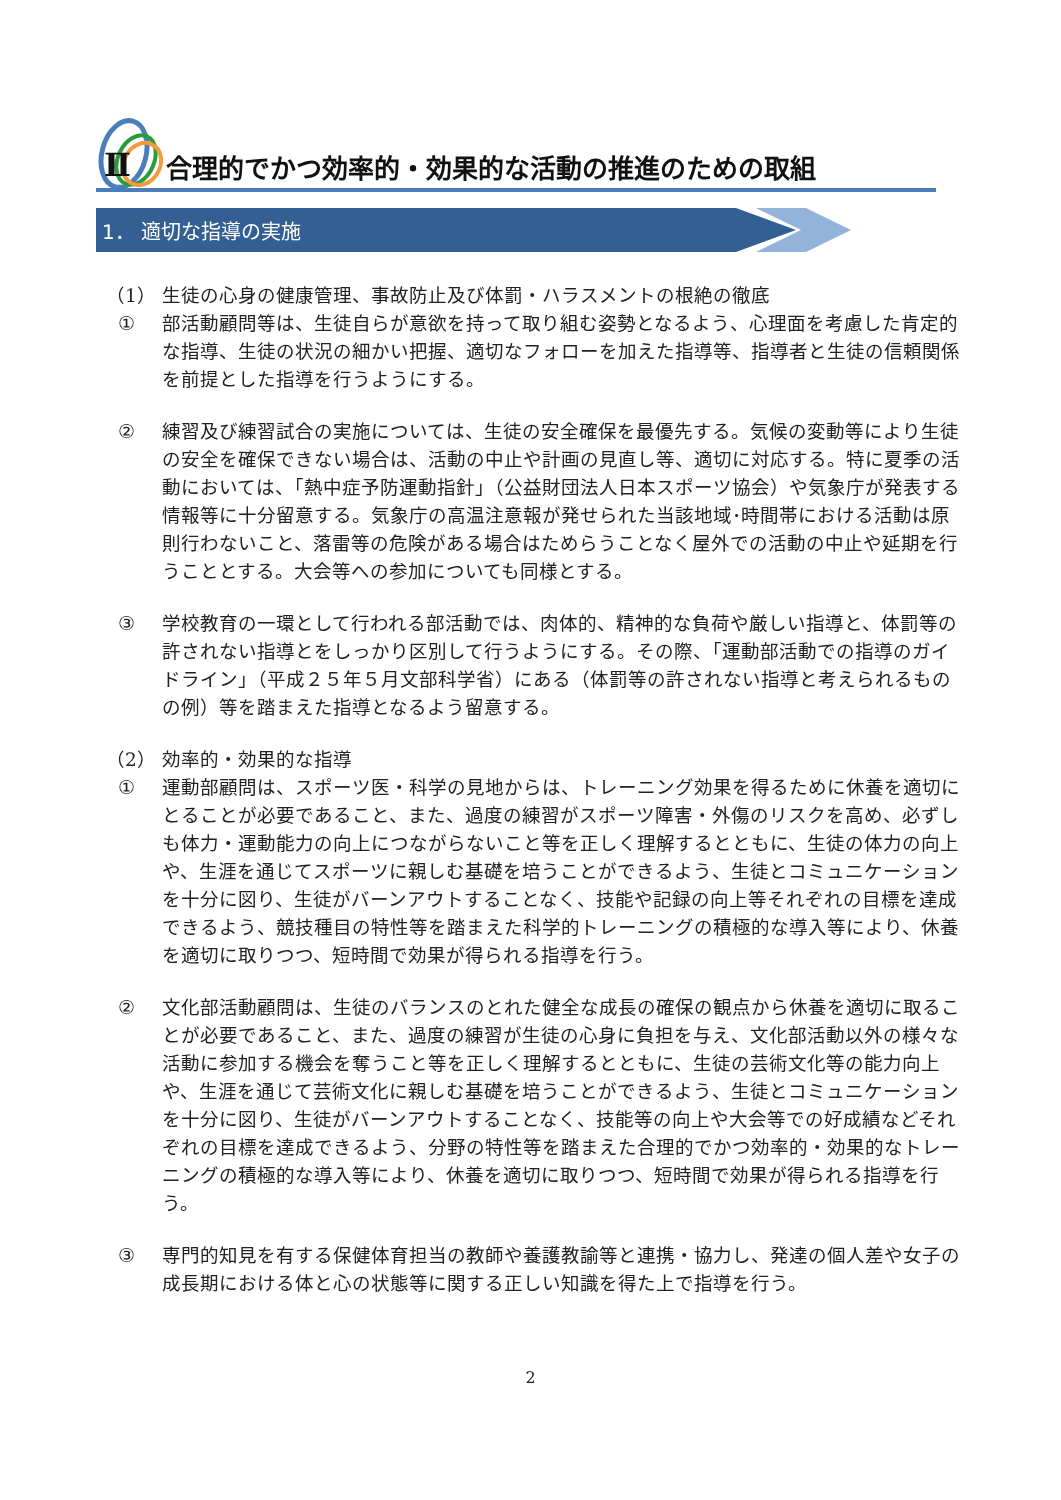Ⅱ
合理的でかつ効率的・効果的な活動の推進のための取組
1． 適切な指導の実施
（1） 生徒の心身の健康管理、事故防止及び体罰・ハラスメントの根絶の徹底
① 部活動顧問等は、生徒自らが意欲を持って取り組む姿勢となるよう、心理面を考慮した肯定的な指導、生徒の状況の細かい把握、適切なフォローを加えた指導等、指導者と生徒の信頼関係を前提とした指導を行うようにする。
② 練習及び練習試合の実施については、生徒の安全確保を最優先する。気候の変動等により生徒の安全を確保できない場合は、活動の中止や計画の見直し等、適切に対応する。特に夏季の活動においては、「熱中症予防運動指針」（公益財団法人日本スポーツ協会）や気象庁が発表する情報等に十分留意する。気象庁の高温注意報が発せられた当該地域･時間帯における活動は原則行わないこと、落雷等の危険がある場合はためらうことなく屋外での活動の中止や延期を行うこととする。大会等への参加についても同様とする。
③ 学校教育の一環として行われる部活動では、肉体的、精神的な負荷や厳しい指導と、体罰等の許されない指導とをしっかり区別して行うようにする。その際、「運動部活動での指導のガイドライン」（平成２５年５月文部科学省）にある（体罰等の許されない指導と考えられるものの例）等を踏まえた指導となるよう留意する。
（2） 効率的・効果的な指導
① 運動部顧問は、スポーツ医・科学の見地からは、トレーニング効果を得るために休養を適切にとることが必要であること、また、過度の練習がスポーツ障害・外傷のリスクを高め、必ずしも体力・運動能力の向上につながらないこと等を正しく理解するとともに、生徒の体力の向上や、生涯を通じてスポーツに親しむ基礎を培うことができるよう、生徒とコミュニケーションを十分に図り、生徒がバーンアウトすることなく、技能や記録の向上等それぞれの目標を達成できるよう、競技種目の特性等を踏まえた科学的トレーニングの積極的な導入等により、休養を適切に取りつつ、短時間で効果が得られる指導を行う。
② 文化部活動顧問は、生徒のバランスのとれた健全な成長の確保の観点から休養を適切に取ることが必要であること、また、過度の練習が生徒の心身に負担を与え、文化部活動以外の様々な活動に参加する機会を奪うこと等を正しく理解するとともに、生徒の芸術文化等の能力向上や、生涯を通じて芸術文化に親しむ基礎を培うことができるよう、生徒とコミュニケーションを十分に図り、生徒がバーンアウトすることなく、技能等の向上や大会等での好成績などそれぞれの目標を達成できるよう、分野の特性等を踏まえた合理的でかつ効率的・効果的なトレーニングの積極的な導入等により、休養を適切に取りつつ、短時間で効果が得られる指導を行う。
③ 専門的知見を有する保健体育担当の教師や養護教諭等と連携・協力し、発達の個人差や女子の成長期における体と心の状態等に関する正しい知識を得た上で指導を行う。
2